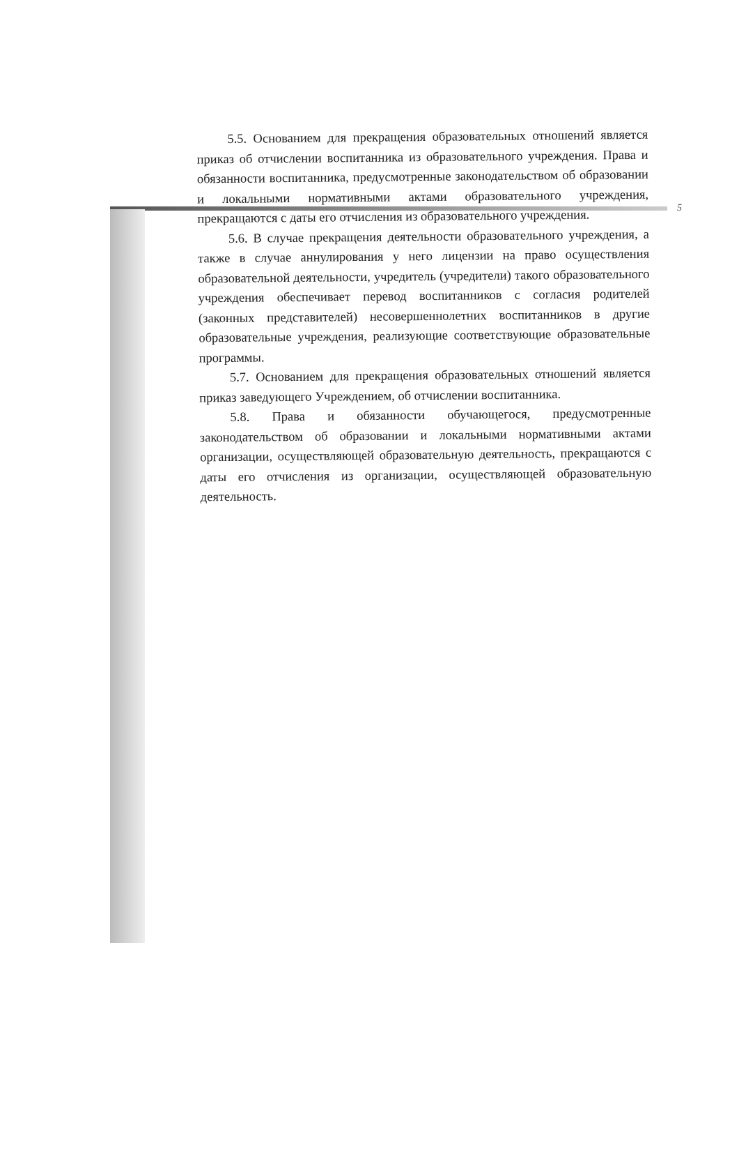5
5.5. Основанием для прекращения образовательных отношений является приказ об отчислении воспитанника из образовательного учреждения. Права и обязанности воспитанника, предусмотренные законодательством об образовании и локальными нормативными актами образовательного учреждения, прекращаются с даты его отчисления из образовательного учреждения.
5.6. В случае прекращения деятельности образовательного учреждения, а также в случае аннулирования у него лицензии на право осуществления образовательной деятельности, учредитель (учредители) такого образовательного учреждения обеспечивает перевод воспитанников с согласия родителей (законных представителей) несовершеннолетних воспитанников в другие образовательные учреждения, реализующие соответствующие образовательные программы.
5.7. Основанием для прекращения образовательных отношений является приказ заведующего Учреждением, об отчислении воспитанника.
5.8. Права и обязанности обучающегося, предусмотренные законодательством об образовании и локальными нормативными актами организации, осуществляющей образовательную деятельность, прекращаются с даты его отчисления из организации, осуществляющей образовательную деятельность.